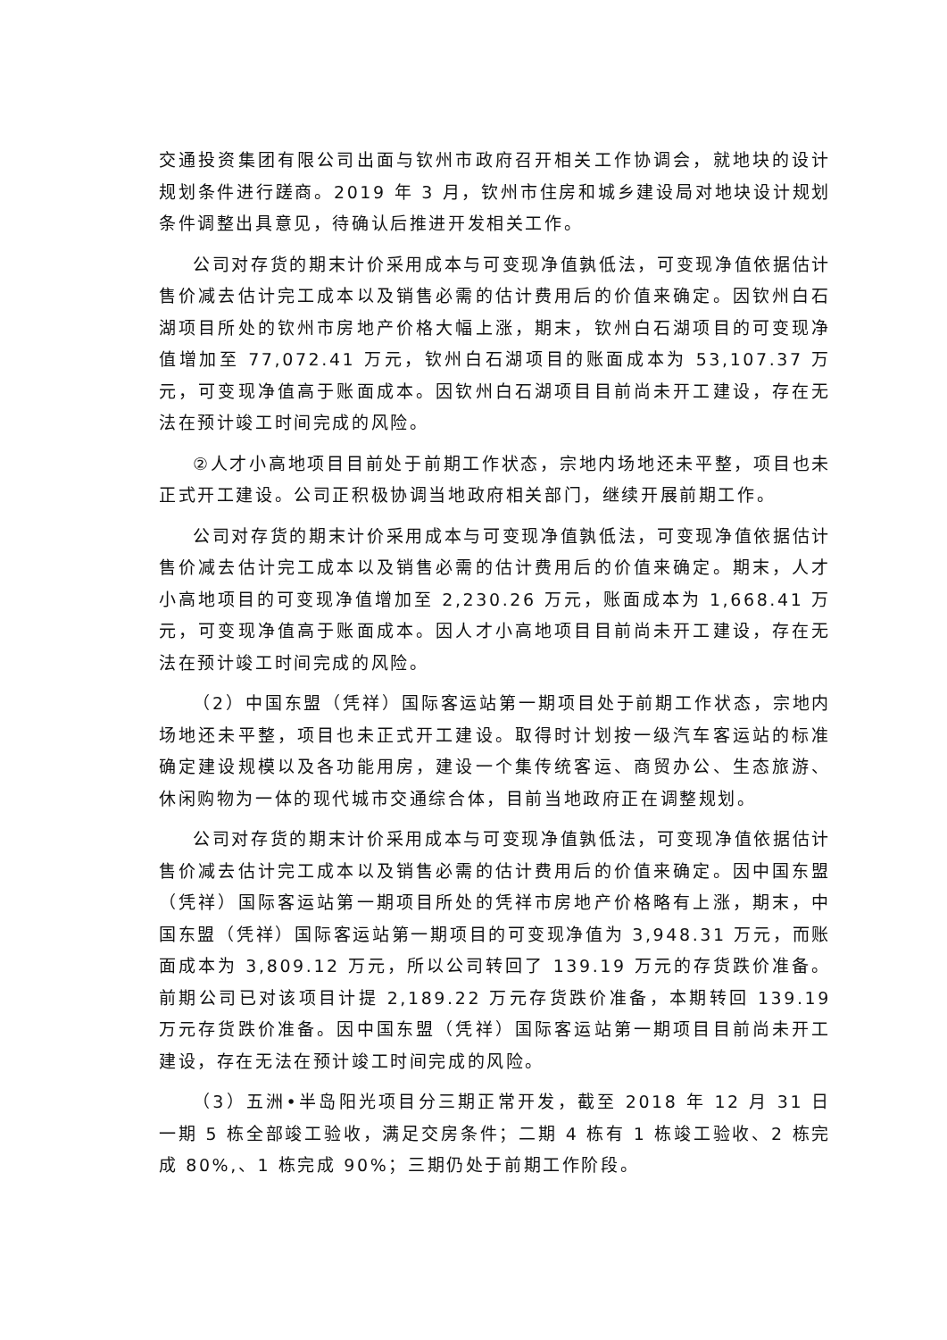交通投资集团有限公司出面与钦州市政府召开相关工作协调会，就地块的设计规划条件进行蹉商。2019 年 3 月，钦州市住房和城乡建设局对地块设计规划条件调整出具意见，待确认后推进开发相关工作。
公司对存货的期末计价采用成本与可变现净值孰低法，可变现净值依据估计售价减去估计完工成本以及销售必需的估计费用后的价值来确定。因钦州白石湖项目所处的钦州市房地产价格大幅上涨，期末，钦州白石湖项目的可变现净值增加至 77,072.41 万元，钦州白石湖项目的账面成本为 53,107.37 万元，可变现净值高于账面成本。因钦州白石湖项目目前尚未开工建设，存在无法在预计竣工时间完成的风险。
②人才小高地项目目前处于前期工作状态，宗地内场地还未平整，项目也未正式开工建设。公司正积极协调当地政府相关部门，继续开展前期工作。
公司对存货的期末计价采用成本与可变现净值孰低法，可变现净值依据估计售价减去估计完工成本以及销售必需的估计费用后的价值来确定。期末，人才小高地项目的可变现净值增加至 2,230.26 万元，账面成本为 1,668.41 万元，可变现净值高于账面成本。因人才小高地项目目前尚未开工建设，存在无法在预计竣工时间完成的风险。
（2）中国东盟（凭祥）国际客运站第一期项目处于前期工作状态，宗地内场地还未平整，项目也未正式开工建设。取得时计划按一级汽车客运站的标准确定建设规模以及各功能用房，建设一个集传统客运、商贸办公、生态旅游、休闲购物为一体的现代城市交通综合体，目前当地政府正在调整规划。
公司对存货的期末计价采用成本与可变现净值孰低法，可变现净值依据估计售价减去估计完工成本以及销售必需的估计费用后的价值来确定。因中国东盟（凭祥）国际客运站第一期项目所处的凭祥市房地产价格略有上涨，期末，中国东盟（凭祥）国际客运站第一期项目的可变现净值为 3,948.31 万元，而账面成本为 3,809.12 万元，所以公司转回了 139.19 万元的存货跌价准备。前期公司已对该项目计提 2,189.22 万元存货跌价准备，本期转回 139.19 万元存货跌价准备。因中国东盟（凭祥）国际客运站第一期项目目前尚未开工建设，存在无法在预计竣工时间完成的风险。
（3）五洲•半岛阳光项目分三期正常开发，截至 2018 年 12 月 31 日一期 5 栋全部竣工验收，满足交房条件；二期 4 栋有 1 栋竣工验收、2 栋完成 80%,、1 栋完成 90%；三期仍处于前期工作阶段。